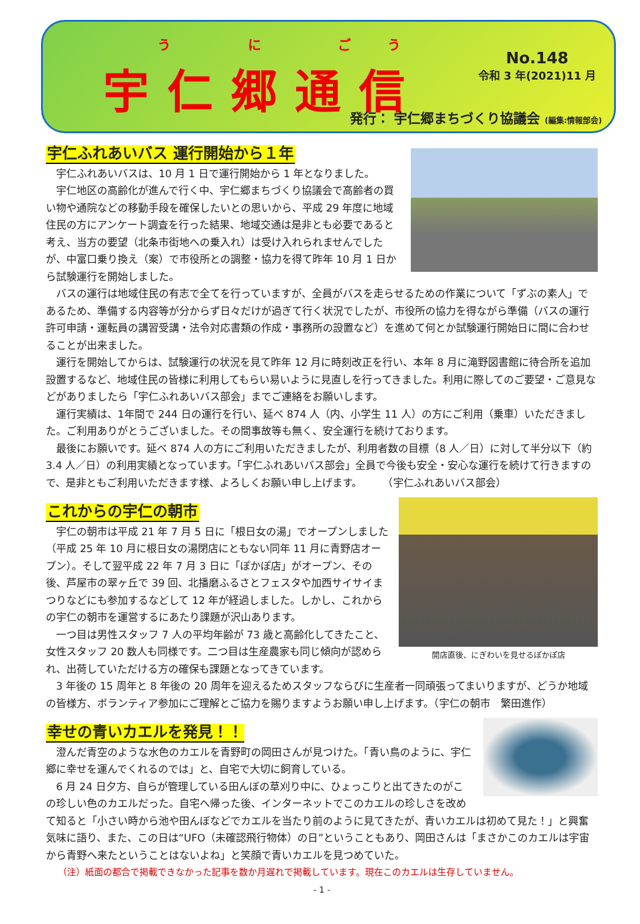う に ごう
宇仁郷通信 No.148
令和 3 年(2021)11 月
発行： 宇仁郷まちづくり協議会 (編集:情報部会)
宇仁ふれあいバス 運行開始から１年
宇仁ふれあいバスは、10 月 1 日で運行開始から 1 年となりました。
宇仁地区の高齢化が進んで行く中、宇仁郷まちづくり協議会で高齢者の買い物や通院などの移動手段を確保したいとの思いから、平成 29 年度に地域住民の方にアンケート調査を行った結果、地域交通は是非とも必要であると考え、当方の要望（北条市街地への乗入れ）は受け入れられませんでしたが、中富口乗り換え（案）で市役所との調整・協力を得て昨年 10 月 1 日から試験運行を開始しました。
バスの運行は地域住民の有志で全てを行っていますが、全員がバスを走らせるための作業について「ずぶの素人」であるため、準備する内容等が分からず日々だけが過ぎて行く状況でしたが、市役所の協力を得ながら準備（バスの運行許可申請・運転員の講習受講・法令対応書類の作成・事務所の設置など）を進めて何とか試験運行開始日に間に合わせることが出来ました。
運行を開始してからは、試験運行の状況を見て昨年 12 月に時刻改正を行い、本年 8 月に滝野図書館に待合所を追加設置するなど、地域住民の皆様に利用してもらい易いように見直しを行ってきました。利用に際してのご要望・ご意見などがありましたら「宇仁ふれあいバス部会」までご連絡をお願いします。
運行実績は、1年間で 244 日の運行を行い、延べ 874 人（内、小学生 11 人）の方にご利用（乗車）いただきました。ご利用ありがとうございました。その間事故等も無く、安全運行を続けております。
最後にお願いです。延べ 874 人の方にご利用いただきましたが、利用者数の目標（8 人／日）に対して半分以下（約 3.4 人／日）の利用実績となっています。「宇仁ふれあいバス部会」全員で今後も安全・安心な運行を続けて行きますので、是非ともご利用いただきます様、よろしくお願い申し上げます。　　　（宇仁ふれあいバス部会）
開店直後、にぎわいを見せるぽかぽ店
これからの宇仁の朝市
宇仁の朝市は平成 21 年 7 月 5 日に「根日女の湯」でオープンしました（平成 25 年 10 月に根日女の湯閉店にともない同年 11 月に青野店オープン）。そして翌平成 22 年 7 月 3 日に「ぽかぽ店」がオープン、その後、芦屋市の翠ヶ丘で 39 回、北播磨ふるさとフェスタや加西サイサイまつりなどにも参加するなどして 12 年が経過しました。しかし、これからの宇仁の朝市を運営するにあたり課題が沢山あります。
一つ目は男性スタッフ 7 人の平均年齢が 73 歳と高齢化してきたこと、女性スタッフ 20 数人も同様です。二つ目は生産農家も同じ傾向が認められ、出荷していただける方の確保も課題となってきています。
3 年後の 15 周年と 8 年後の 20 周年を迎えるためスタッフならびに生産者一同頑張ってまいりますが、どうか地域の皆様方、ボランティア参加にご理解とご協力を賜りますようお願い申し上げます。（宇仁の朝市　繁田進作）
幸せの青いカエルを発見！！
澄んだ青空のような水色のカエルを青野町の岡田さんが見つけた。「青い鳥のように、宇仁郷に幸せを運んでくれるのでは」と、自宅で大切に飼育している。
6 月 24 日夕方、自らが管理している田んぼの草刈り中に、ひょっこりと出てきたのがこの珍しい色のカエルだった。自宅へ帰った後、インターネットでこのカエルの珍しさを改めて知ると「小さい時から池や田んぼなどでカエルを当たり前のように見てきたが、青いカエルは初めて見た！」と興奮気味に語り、また、この日は“UFO（未確認飛行物体）の日”ということもあり、岡田さんは「まさかこのカエルは宇宙から青野へ来たということはないよね」と笑顔で青いカエルを見つめていた。
（注）紙面の都合で掲載できなかった記事を数か月遅れで掲載しています。現在このカエルは生存していません。
- 1 -